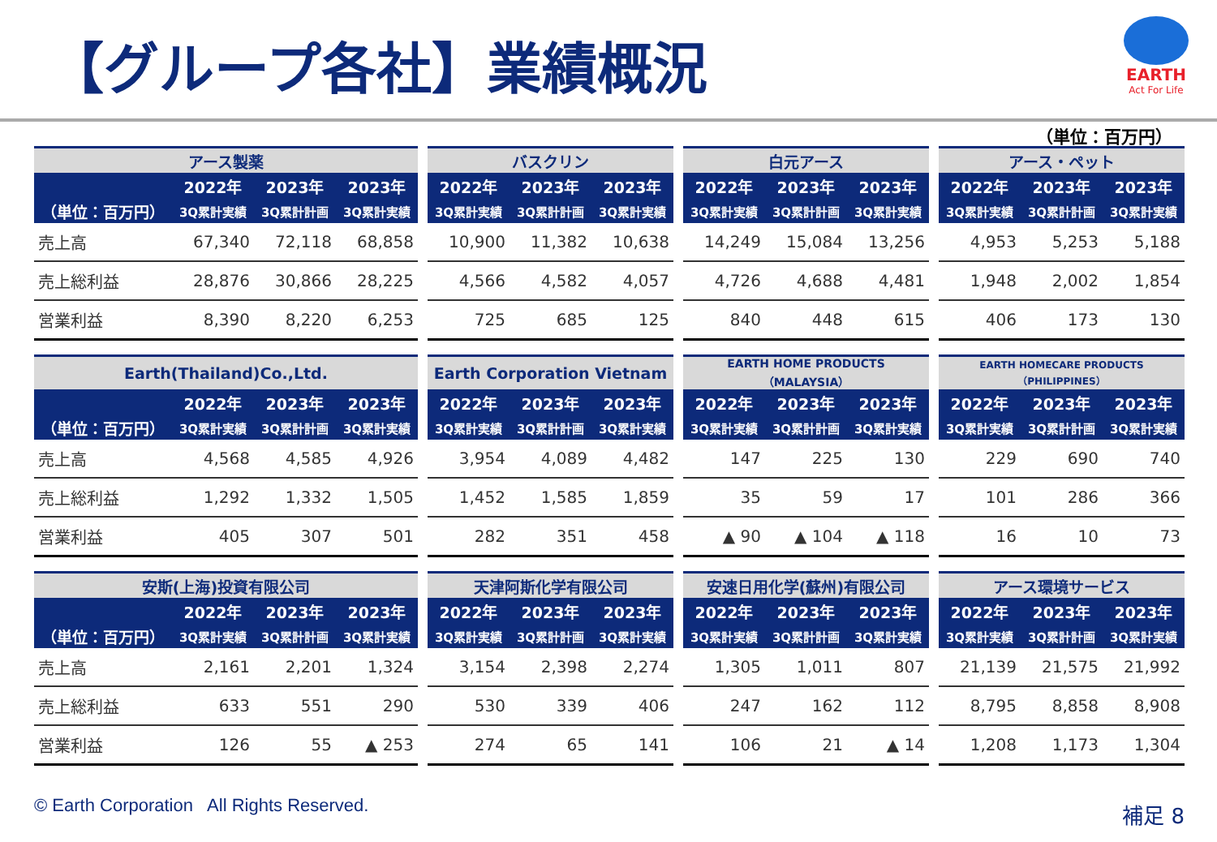【グループ各社】業績概況
EARTH
Act For Life
（単位：百万円）
| アース製薬 | | | | | バスクリン | | | | 白元アース | | | | アース・ペット | | |
| --- | --- | --- | --- | --- | --- | --- | --- | --- | --- | --- | --- | --- | --- | --- | --- |
| | 2022年 | 2023年 | 2023年 | | 2022年 | 2023年 | 2023年 | | 2022年 | 2023年 | 2023年 | | 2022年 | 2023年 | 2023年 |
| （単位：百万円） | 3Q累計実績 | 3Q累計計画 | 3Q累計実績 | | 3Q累計実績 | 3Q累計計画 | 3Q累計実績 | | 3Q累計実績 | 3Q累計計画 | 3Q累計実績 | | 3Q累計実績 | 3Q累計計画 | 3Q累計実績 |
| 売上高 | 67,340 | 72,118 | 68,858 | | 10,900 | 11,382 | 10,638 | | 14,249 | 15,084 | 13,256 | | 4,953 | 5,253 | 5,188 |
| 売上総利益 | 28,876 | 30,866 | 28,225 | | 4,566 | 4,582 | 4,057 | | 4,726 | 4,688 | 4,481 | | 1,948 | 2,002 | 1,854 |
| 営業利益 | 8,390 | 8,220 | 6,253 | | 725 | 685 | 125 | | 840 | 448 | 615 | | 406 | 173 | 130 |
| Earth(Thailand)Co.,Ltd. | | | | | Earth Corporation Vietnam | | | | EARTH HOME PRODUCTS（MALAYSIA） | | | | EARTH HOMECARE PRODUCTS（PHILIPPINES） | | |
| --- | --- | --- | --- | --- | --- | --- | --- | --- | --- | --- | --- | --- | --- | --- | --- |
| | 2022年 | 2023年 | 2023年 | | 2022年 | 2023年 | 2023年 | | 2022年 | 2023年 | 2023年 | | 2022年 | 2023年 | 2023年 |
| （単位：百万円） | 3Q累計実績 | 3Q累計計画 | 3Q累計実績 | | 3Q累計実績 | 3Q累計計画 | 3Q累計実績 | | 3Q累計実績 | 3Q累計計画 | 3Q累計実績 | | 3Q累計実績 | 3Q累計計画 | 3Q累計実績 |
| 売上高 | 4,568 | 4,585 | 4,926 | | 3,954 | 4,089 | 4,482 | | 147 | 225 | 130 | | 229 | 690 | 740 |
| 売上総利益 | 1,292 | 1,332 | 1,505 | | 1,452 | 1,585 | 1,859 | | 35 | 59 | 17 | | 101 | 286 | 366 |
| 営業利益 | 405 | 307 | 501 | | 282 | 351 | 458 | | ▲ 90 | ▲ 104 | ▲ 118 | | 16 | 10 | 73 |
| 安斯(上海)投資有限公司 | | | | | 天津阿斯化学有限公司 | | | | 安速日用化学(蘇州)有限公司 | | | | アース環境サービス | | |
| --- | --- | --- | --- | --- | --- | --- | --- | --- | --- | --- | --- | --- | --- | --- | --- |
| | 2022年 | 2023年 | 2023年 | | 2022年 | 2023年 | 2023年 | | 2022年 | 2023年 | 2023年 | | 2022年 | 2023年 | 2023年 |
| （単位：百万円） | 3Q累計実績 | 3Q累計計画 | 3Q累計実績 | | 3Q累計実績 | 3Q累計計画 | 3Q累計実績 | | 3Q累計実績 | 3Q累計計画 | 3Q累計実績 | | 3Q累計実績 | 3Q累計計画 | 3Q累計実績 |
| 売上高 | 2,161 | 2,201 | 1,324 | | 3,154 | 2,398 | 2,274 | | 1,305 | 1,011 | 807 | | 21,139 | 21,575 | 21,992 |
| 売上総利益 | 633 | 551 | 290 | | 530 | 339 | 406 | | 247 | 162 | 112 | | 8,795 | 8,858 | 8,908 |
| 営業利益 | 126 | 55 | ▲ 253 | | 274 | 65 | 141 | | 106 | 21 | ▲ 14 | | 1,208 | 1,173 | 1,304 |
© Earth Corporation All Rights Reserved.
補足 8